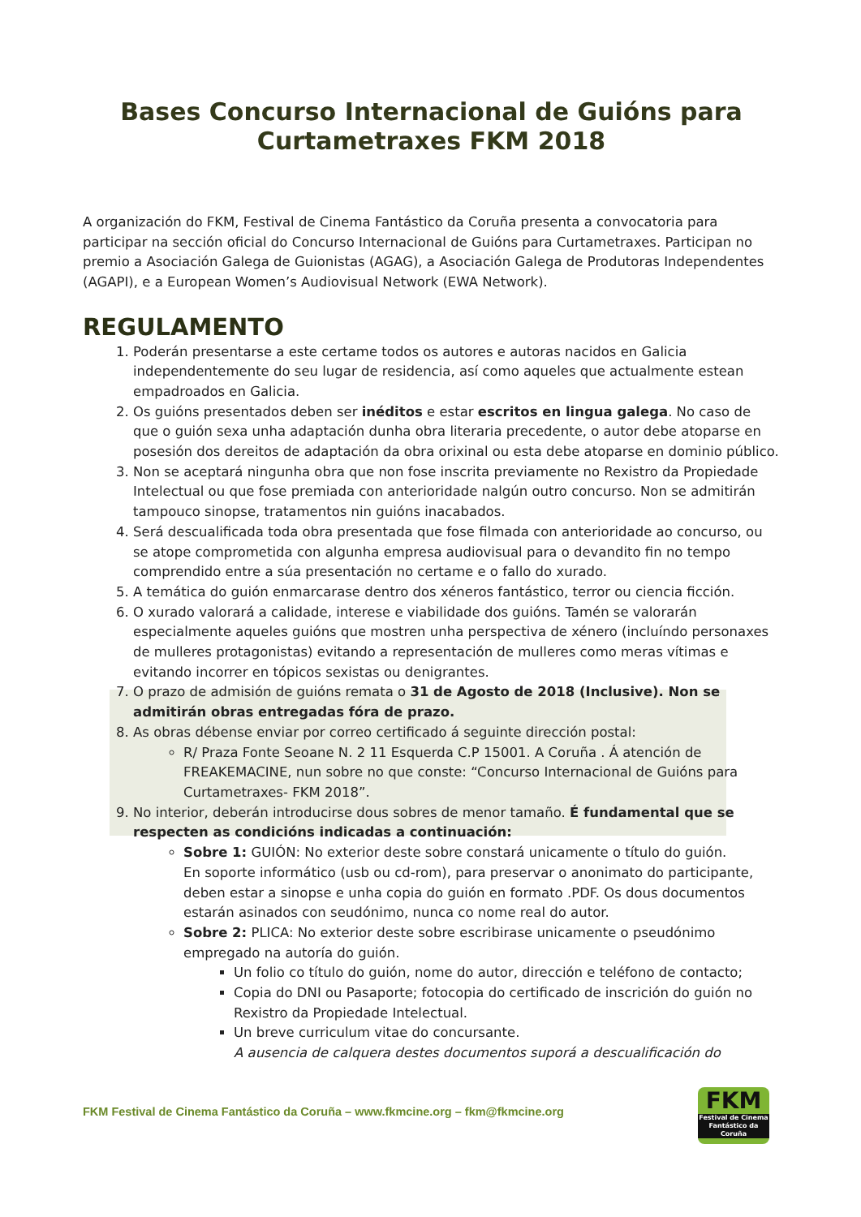Bases Concurso Internacional de Guións para Curtametraxes FKM 2018
A organización do FKM, Festival de Cinema Fantástico da Coruña presenta a convocatoria para participar na sección oficial do Concurso Internacional de Guións para Curtametraxes. Participan no premio a Asociación Galega de Guionistas (AGAG), a Asociación Galega de Produtoras Independentes (AGAPI), e a European Women’s Audiovisual Network (EWA Network).
REGULAMENTO
1. Poderán presentarse a este certame todos os autores e autoras nacidos en Galicia independentemente do seu lugar de residencia, así como aqueles que actualmente estean empadroados en Galicia.
2. Os guións presentados deben ser inéditos e estar escritos en lingua galega. No caso de que o guión sexa unha adaptación dunha obra literaria precedente, o autor debe atoparse en posesión dos dereitos de adaptación da obra orixinal ou esta debe atoparse en dominio público.
3. Non se aceptará ningunha obra que non fose inscrita previamente no Rexistro da Propiedade Intelectual ou que fose premiada con anterioridade nalgún outro concurso. Non se admitirán tampouco sinopse, tratamentos nin guións inacabados.
4. Será descualificada toda obra presentada que fose filmada con anterioridade ao concurso, ou se atope comprometida con algunha empresa audiovisual para o devandito fin no tempo comprendido entre a súa presentación no certame e o fallo do xurado.
5. A temática do guión enmarcarase dentro dos xéneros fantástico, terror ou ciencia ficción.
6. O xurado valorará a calidade, interese e viabilidade dos guións. Tamén se valorarán especialmente aqueles guións que mostren unha perspectiva de xénero (incluíndo personaxes de mulleres protagonistas) evitando a representación de mulleres como meras vítimas e evitando incorrer en tópicos sexistas ou denigrantes.
7. O prazo de admisión de guións remata o 31 de Agosto de 2018 (Inclusive). Non se admitirán obras entregadas fóra de prazo.
8. As obras débense enviar por correo certificado á seguinte dirección postal:
R/ Praza Fonte Seoane N. 2 11 Esquerda C.P 15001. A Coruña . Á atención de FREAKEMACINE, nun sobre no que conste: “Concurso Internacional de Guións para Curtametraxes- FKM 2018”.
9. No interior, deberán introducirse dous sobres de menor tamaño. É fundamental que se respecten as condicións indicadas a continuación:
Sobre 1: GUIÓN: No exterior deste sobre constará unicamente o título do guión.
En soporte informático (usb ou cd-rom), para preservar o anonimato do participante, deben estar a sinopse e unha copia do guión en formato .PDF. Os dous documentos estarán asinados con seudónimo, nunca co nome real do autor.
Sobre 2: PLICA: No exterior deste sobre escribirase unicamente o pseudónimo empregado na autoría do guión.
Un folio co título do guión, nome do autor, dirección e teléfono de contacto;
Copia do DNI ou Pasaporte; fotocopia do certificado de inscrición do guión no Rexistro da Propiedade Intelectual.
Un breve curriculum vitae do concursante.
A ausencia de calquera destes documentos suporá a descualificación do
FKM Festival de Cinema Fantástico da Coruña – www.fkmcine.org – fkm@fkmcine.org
FKM
Festival de Cinema Fantástico da Coruña